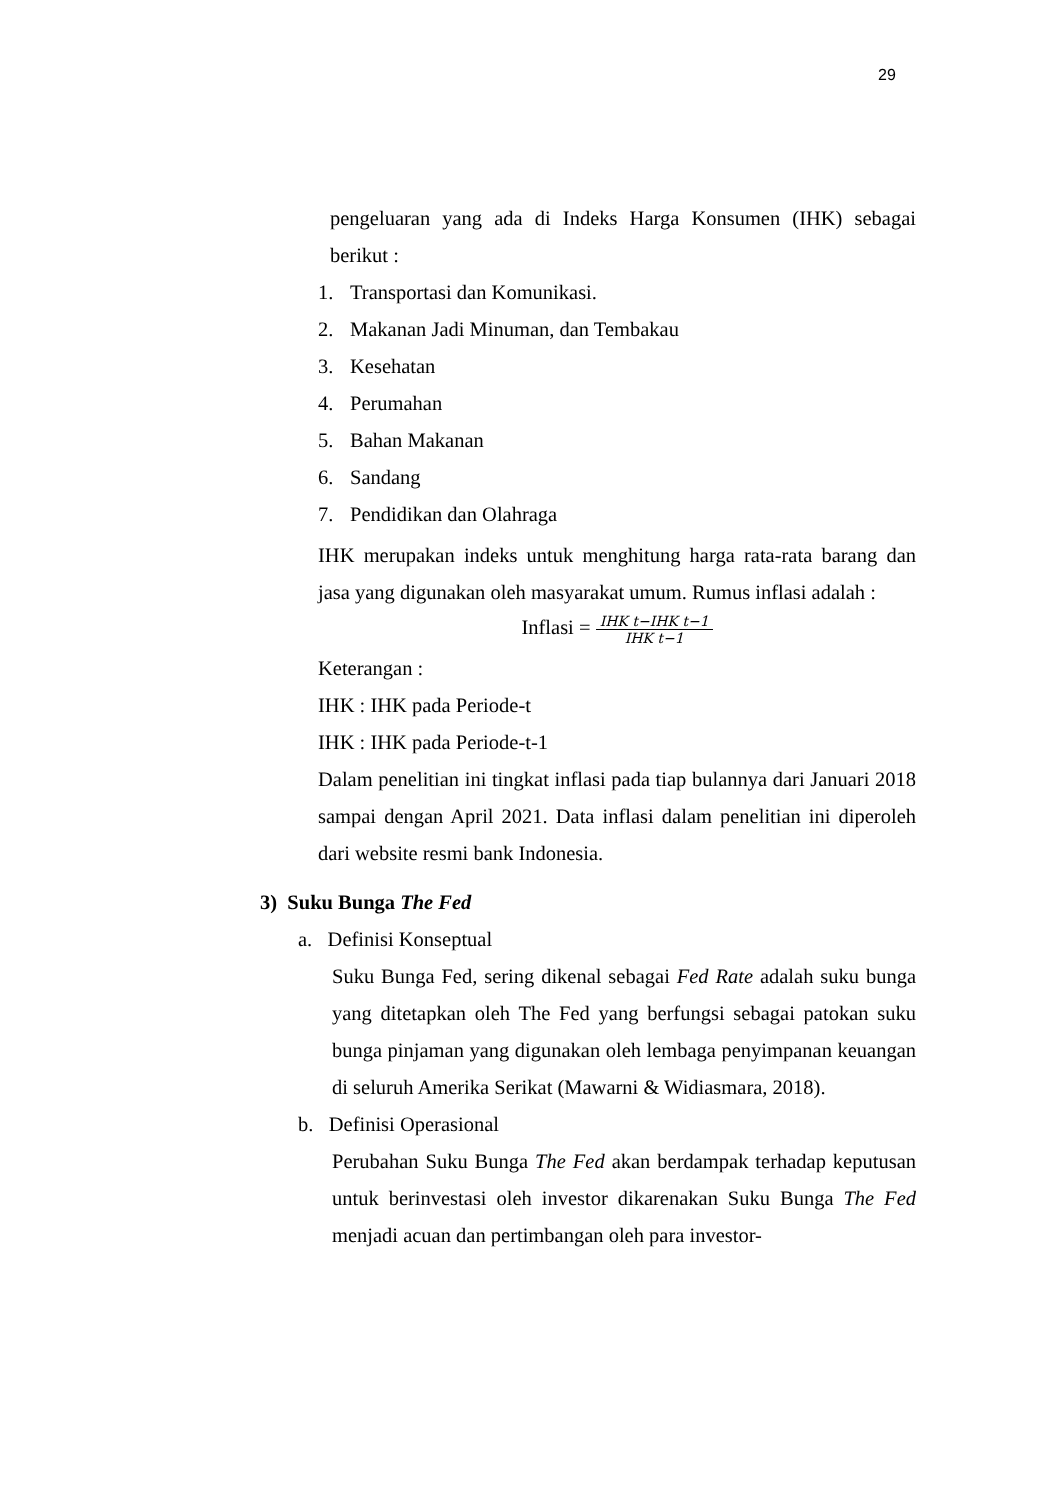29
pengeluaran yang ada di Indeks Harga Konsumen (IHK) sebagai berikut :
1. Transportasi dan Komunikasi.
2. Makanan Jadi Minuman, dan Tembakau
3. Kesehatan
4. Perumahan
5. Bahan Makanan
6. Sandang
7. Pendidikan dan Olahraga
IHK merupakan indeks untuk menghitung harga rata-rata barang dan jasa yang digunakan oleh masyarakat umum. Rumus inflasi adalah :
Inflasi = IHK t−IHK t−1 IHK t−1
Keterangan :
IHK : IHK pada Periode-t
IHK : IHK pada Periode-t-1
Dalam penelitian ini tingkat inflasi pada tiap bulannya dari Januari 2018 sampai dengan April 2021. Data inflasi dalam penelitian ini diperoleh dari website resmi bank Indonesia.
3) Suku Bunga The Fed
a. Definisi Konseptual
Suku Bunga Fed, sering dikenal sebagai Fed Rate adalah suku bunga yang ditetapkan oleh The Fed yang berfungsi sebagai patokan suku bunga pinjaman yang digunakan oleh lembaga penyimpanan keuangan di seluruh Amerika Serikat (Mawarni & Widiasmara, 2018).
b. Definisi Operasional
Perubahan Suku Bunga The Fed akan berdampak terhadap keputusan untuk berinvestasi oleh investor dikarenakan Suku Bunga The Fed menjadi acuan dan pertimbangan oleh para investor-